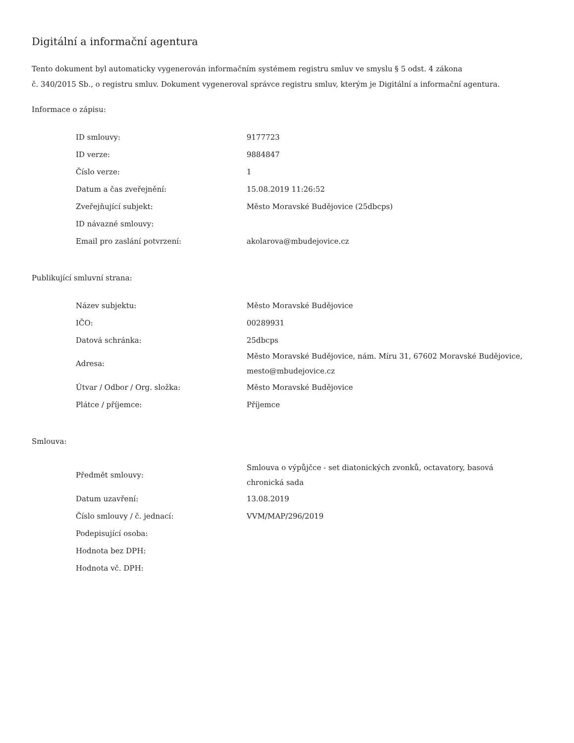Digitální a informační agentura
Tento dokument byl automaticky vygenerován informačním systémem registru smluv ve smyslu § 5 odst. 4 zákona
č. 340/2015 Sb., o registru smluv. Dokument vygeneroval správce registru smluv, kterým je Digitální a informační agentura.
Informace o zápisu:
| ID smlouvy: | 9177723 |
| ID verze: | 9884847 |
| Číslo verze: | 1 |
| Datum a čas zveřejnění: | 15.08.2019 11:26:52 |
| Zveřejňující subjekt: | Město Moravské Budějovice (25dbcps) |
| ID návazné smlouvy: | |
| Email pro zaslání potvrzení: | akolarova@mbudejovice.cz |
Publikující smluvní strana:
| Název subjektu: | Město Moravské Budějovice |
| IČO: | 00289931 |
| Datová schránka: | 25dbcps |
| Adresa: | Město Moravské Budějovice, nám. Míru 31, 67602 Moravské Budějovice, mesto@mbudejovice.cz |
| Útvar / Odbor / Org. složka: | Město Moravské Budějovice |
| Plátce / příjemce: | Příjemce |
Smlouva:
| Předmět smlouvy: | Smlouva o výpůjčce - set diatonických zvonků, octavatory, basová chronická sada |
| Datum uzavření: | 13.08.2019 |
| Číslo smlouvy / č. jednací: | VVM/MAP/296/2019 |
| Podepisující osoba: | |
| Hodnota bez DPH: | |
| Hodnota vč. DPH: | |